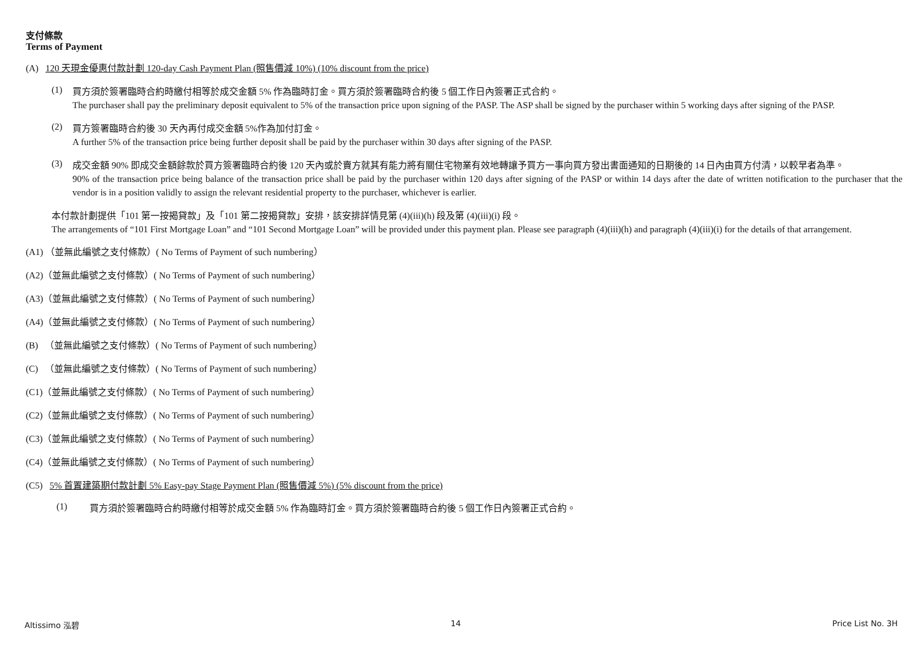支付條款
Terms of Payment
(A) 120 天現金優惠付款計劃 120-day Cash Payment Plan (照售價減 10%) (10% discount from the price)
(1)
買方須於簽署臨時合約時繳付相等於成交金額 5% 作為臨時訂金。買方須於簽署臨時合約後 5 個工作日內簽署正式合約。
The purchaser shall pay the preliminary deposit equivalent to 5% of the transaction price upon signing of the PASP. The ASP shall be signed by the purchaser within 5 working days after signing of the PASP.
(2)
買方簽署臨時合約後 30 天內再付成交金額 5%作為加付訂金。
A further 5% of the transaction price being further deposit shall be paid by the purchaser within 30 days after signing of the PASP.
(3)
成交金額 90% 即成交金額餘款於買方簽署臨時合約後 120 天內或於賣方就其有能力將有關住宅物業有效地轉讓予買方一事向買方發出書面通知的日期後的 14 日內由買方付清，以較早者為準。
90% of the transaction price being balance of the transaction price shall be paid by the purchaser within 120 days after signing of the PASP or within 14 days after the date of written notification to the purchaser that the vendor is in a position validly to assign the relevant residential property to the purchaser, whichever is earlier.
本付款計劃提供「101 第一按揭貸款」及「101 第二按揭貸款」安排，該安排詳情見第 (4)(iii)(h) 段及第 (4)(iii)(i) 段。
The arrangements of “101 First Mortgage Loan” and “101 Second Mortgage Loan” will be provided under this payment plan. Please see paragraph (4)(iii)(h) and paragraph (4)(iii)(i) for the details of that arrangement.
(A1) （並無此編號之支付條款）( No Terms of Payment of such numbering）
(A2)（並無此編號之支付條款）( No Terms of Payment of such numbering）
(A3)（並無此編號之支付條款）( No Terms of Payment of such numbering）
(A4)（並無此編號之支付條款）( No Terms of Payment of such numbering）
(B) （並無此編號之支付條款）( No Terms of Payment of such numbering）
(C) （並無此編號之支付條款）( No Terms of Payment of such numbering）
(C1)（並無此編號之支付條款）( No Terms of Payment of such numbering）
(C2)（並無此編號之支付條款）( No Terms of Payment of such numbering）
(C3)（並無此編號之支付條款）( No Terms of Payment of such numbering）
(C4)（並無此編號之支付條款）( No Terms of Payment of such numbering）
(C5) 5% 首置建築期付款計劃 5% Easy-pay Stage Payment Plan (照售價減 5%) (5% discount from the price)
(1)
買方須於簽署臨時合約時繳付相等於成交金額 5% 作為臨時訂金。買方須於簽署臨時合約後 5 個工作日內簽署正式合約。
Altissimo 泓碧 14 Price List No. 3H